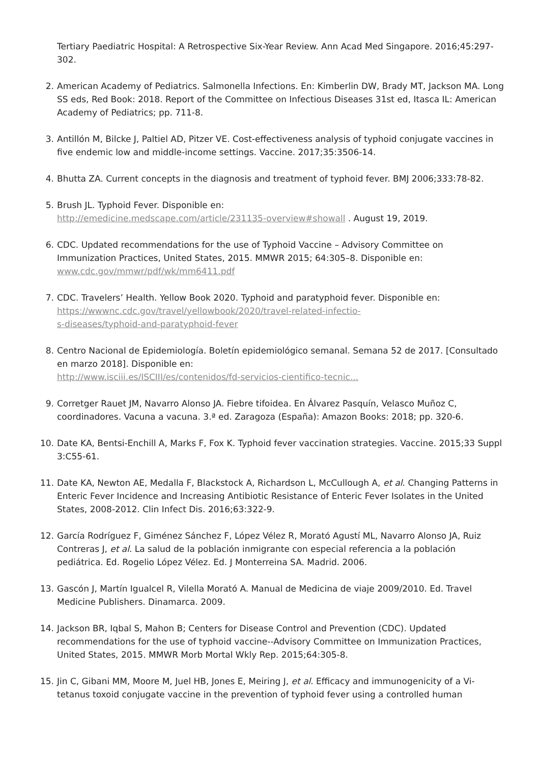Tertiary Paediatric Hospital: A Retrospective Six-Year Review. Ann Acad Med Singapore. 2016;45:297-302.
2. American Academy of Pediatrics. Salmonella Infections. En: Kimberlin DW, Brady MT, Jackson MA. Long SS eds, Red Book: 2018. Report of the Committee on Infectious Diseases 31st ed, Itasca IL: American Academy of Pediatrics; pp. 711-8.
3. Antillón M, Bilcke J, Paltiel AD, Pitzer VE. Cost-effectiveness analysis of typhoid conjugate vaccines in five endemic low and middle-income settings. Vaccine. 2017;35:3506-14.
4. Bhutta ZA. Current concepts in the diagnosis and treatment of typhoid fever. BMJ 2006;333:78-82.
5. Brush JL. Typhoid Fever. Disponible en:
http://emedicine.medscape.com/article/231135-overview#showall . August 19, 2019.
6. CDC. Updated recommendations for the use of Typhoid Vaccine – Advisory Committee on Immunization Practices, United States, 2015. MMWR 2015; 64:305–8. Disponible en:
www.cdc.gov/mmwr/pdf/wk/mm6411.pdf
7. CDC. Travelers’ Health. Yellow Book 2020. Typhoid and paratyphoid fever. Disponible en: https://wwwnc.cdc.gov/travel/yellowbook/2020/travel-related-infectio-
s-diseases/typhoid-and-paratyphoid-fever
8. Centro Nacional de Epidemiología. Boletín epidemiológico semanal. Semana 52 de 2017. [Consultado en marzo 2018]. Disponible en:
http://www.isciii.es/ISCIII/es/contenidos/fd-servicios-cientifico-tecnic...
9. Corretger Rauet JM, Navarro Alonso JA. Fiebre tifoidea. En Álvarez Pasquín, Velasco Muñoz C, coordinadores. Vacuna a vacuna. 3.ª ed. Zaragoza (España): Amazon Books: 2018; pp. 320-6.
10. Date KA, Bentsi-Enchill A, Marks F, Fox K. Typhoid fever vaccination strategies. Vaccine. 2015;33 Suppl 3:C55-61.
11. Date KA, Newton AE, Medalla F, Blackstock A, Richardson L, McCullough A, et al. Changing Patterns in Enteric Fever Incidence and Increasing Antibiotic Resistance of Enteric Fever Isolates in the United States, 2008-2012. Clin Infect Dis. 2016;63:322-9.
12. García Rodríguez F, Giménez Sánchez F, López Vélez R, Morató Agustí ML, Navarro Alonso JA, Ruiz Contreras J, et al. La salud de la población inmigrante con especial referencia a la población pediátrica. Ed. Rogelio López Vélez. Ed. J Monterreina SA. Madrid. 2006.
13. Gascón J, Martín Igualcel R, Vilella Morató A. Manual de Medicina de viaje 2009/2010. Ed. Travel Medicine Publishers. Dinamarca. 2009.
14. Jackson BR, Iqbal S, Mahon B; Centers for Disease Control and Prevention (CDC). Updated recommendations for the use of typhoid vaccine--Advisory Committee on Immunization Practices, United States, 2015. MMWR Morb Mortal Wkly Rep. 2015;64:305-8.
15. Jin C, Gibani MM, Moore M, Juel HB, Jones E, Meiring J, et al. Efficacy and immunogenicity of a Vi-tetanus toxoid conjugate vaccine in the prevention of typhoid fever using a controlled human